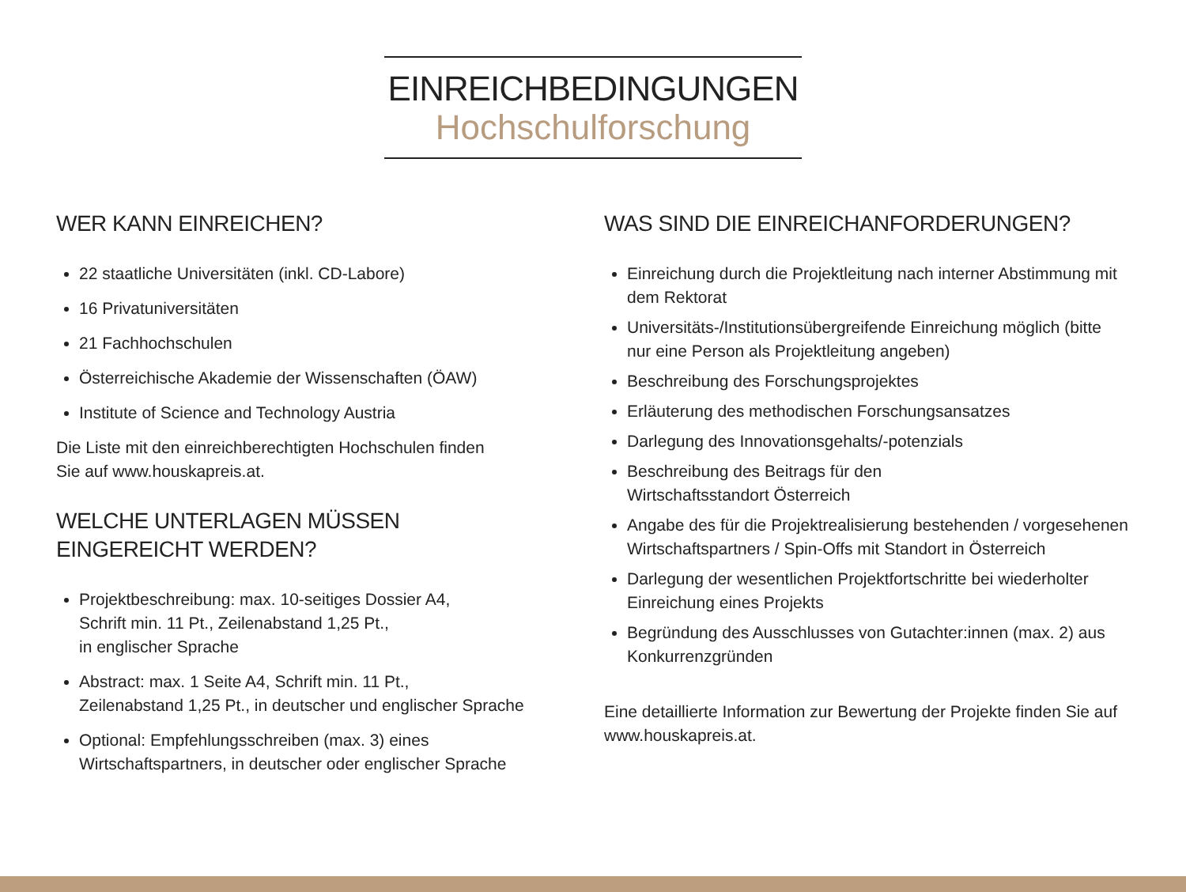EINREICHBEDINGUNGEN
Hochschulforschung
WER KANN EINREICHEN?
22 staatliche Universitäten (inkl. CD-Labore)
16 Privatuniversitäten
21 Fachhochschulen
Österreichische Akademie der Wissenschaften (ÖAW)
Institute of Science and Technology Austria
Die Liste mit den einreichberechtigten Hochschulen finden
Sie auf www.houskapreis.at.
WELCHE UNTERLAGEN MÜSSEN
EINGEREICHT WERDEN?
Projektbeschreibung: max. 10-seitiges Dossier A4,
Schrift min. 11 Pt., Zeilenabstand 1,25 Pt.,
in englischer Sprache
Abstract: max. 1 Seite A4, Schrift min. 11 Pt.,
Zeilenabstand 1,25 Pt., in deutscher und englischer Sprache
Optional: Empfehlungsschreiben (max. 3) eines
Wirtschaftspartners, in deutscher oder englischer Sprache
WAS SIND DIE EINREICHANFORDERUNGEN?
Einreichung durch die Projektleitung nach interner Abstimmung mit dem Rektorat
Universitäts-/Institutionsübergreifende Einreichung möglich (bitte nur eine Person als Projektleitung angeben)
Beschreibung des Forschungsprojektes
Erläuterung des methodischen Forschungsansatzes
Darlegung des Innovationsgehalts/-potenzials
Beschreibung des Beitrags für den
Wirtschaftsstandort Österreich
Angabe des für die Projektrealisierung bestehenden / vorgesehenen Wirtschaftspartners / Spin-Offs mit Standort in Österreich
Darlegung der wesentlichen Projektfortschritte bei wiederholter Einreichung eines Projekts
Begründung des Ausschlusses von Gutachter:innen (max. 2) aus Konkurrenzgründen
Eine detaillierte Information zur Bewertung der Projekte finden Sie auf www.houskapreis.at.